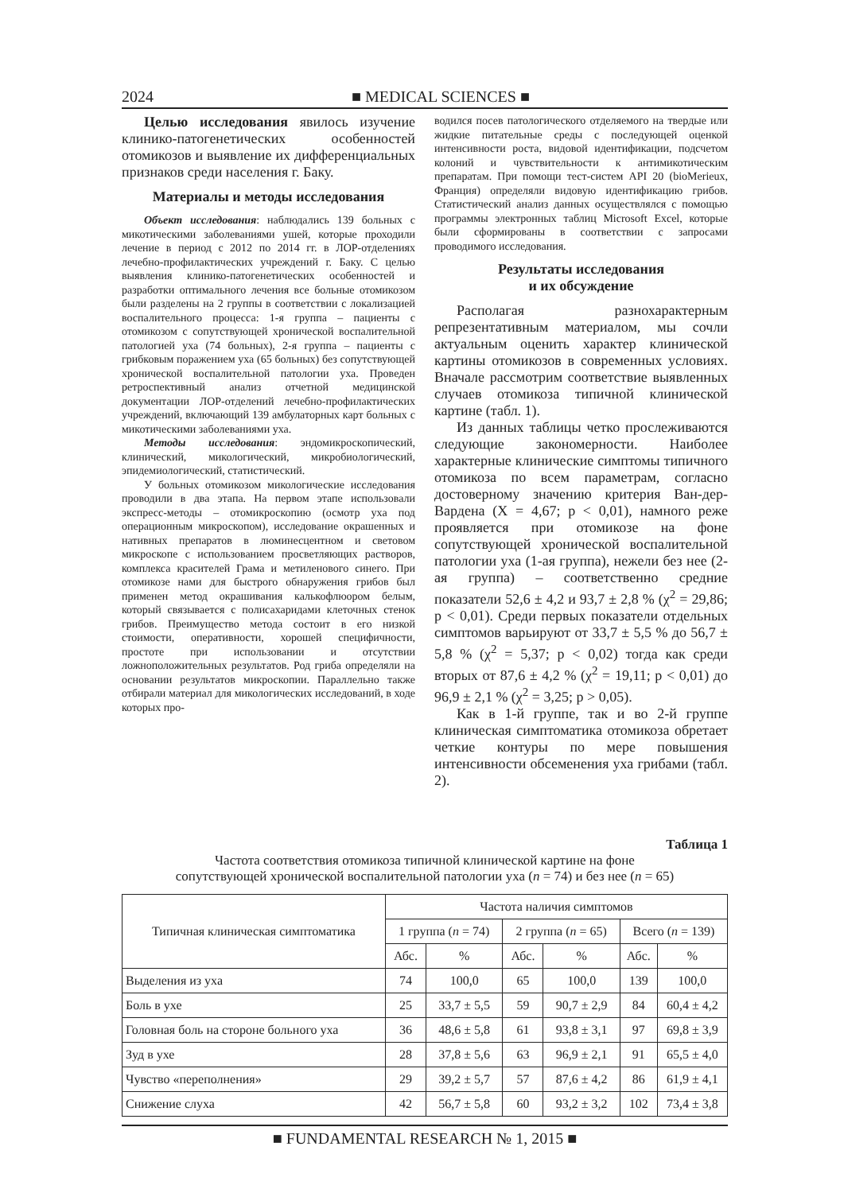2024 ■ MEDICAL SCIENCES ■
Целью исследования явилось изучение клинико-патогенетических особенностей отомикозов и выявление их дифференциальных признаков среди населения г. Баку.
Материалы и методы исследования
Объект исследования: наблюдались 139 больных с микотическими заболеваниями ушей, которые проходили лечение в период с 2012 по 2014 гг. в ЛОР-отделениях лечебно-профилактических учреждений г. Баку. С целью выявления клинико-патогенетических особенностей и разработки оптимального лечения все больные отомикозом были разделены на 2 группы в соответствии с локализацией воспалительного процесса: 1-я группа – пациенты с отомикозом с сопутствующей хронической воспалительной патологией уха (74 больных), 2-я группа – пациенты с грибковым поражением уха (65 больных) без сопутствующей хронической воспалительной патологии уха. Проведен ретроспективный анализ отчетной медицинской документации ЛОР-отделений лечебно-профилактических учреждений, включающий 139 амбулаторных карт больных с микотическими заболеваниями уха.
Методы исследования: эндомикроскопический, клинический, микологический, микробиологический, эпидемиологический, статистический.
У больных отомикозом микологические исследования проводили в два этапа. На первом этапе использовали экспресс-методы – отомикроскопию (осмотр уха под операционным микроскопом), исследование окрашенных и нативных препаратов в люминесцентном и световом микроскопе с использованием просветляющих растворов, комплекса красителей Грама и метиленового синего. При отомикозе нами для быстрого обнаружения грибов был применен метод окрашивания калькофлюором белым, который связывается с полисахаридами клеточных стенок грибов. Преимущество метода состоит в его низкой стоимости, оперативности, хорошей специфичности, простоте при использовании и отсутствии ложноположительных результатов. Род гриба определяли на основании результатов микроскопии. Параллельно также отбирали материал для микологических исследований, в ходе которых про-
водился посев патологического отделяемого на твердые или жидкие питательные среды с последующей оценкой интенсивности роста, видовой идентификации, подсчетом колоний и чувствительности к антимикотическим препаратам. При помощи тест-систем API 20 (bioMerieux, Франция) определяли видовую идентификацию грибов. Статистический анализ данных осуществлялся с помощью программы электронных таблиц Microsoft Excel, которые были сформированы в соответствии с запросами проводимого исследования.
Результаты исследования
и их обсуждение
Располагая разнохарактерным репрезентативным материалом, мы сочли актуальным оценить характер клинической картины отомикозов в современных условиях. Вначале рассмотрим соответствие выявленных случаев отомикоза типичной клинической картине (табл. 1).
Из данных таблицы четко прослеживаются следующие закономерности. Наиболее характерные клинические симптомы типичного отомикоза по всем параметрам, согласно достоверному значению критерия Ван-дер-Вардена (X = 4,67; p < 0,01), намного реже проявляется при отомикозе на фоне сопутствующей хронической воспалительной патологии уха (1-ая группа), нежели без нее (2-ая группа) – соответственно средние показатели 52,6 ± 4,2 и 93,7 ± 2,8 % (χ<sup>2</sup> = 29,86; p < 0,01). Среди первых показатели отдельных симптомов варьируют от 33,7 ± 5,5 % до 56,7 ± 5,8 % (χ<sup>2</sup> = 5,37; p < 0,02) тогда как среди вторых от 87,6 ± 4,2 % (χ<sup>2</sup> = 19,11; p < 0,01) до 96,9 ± 2,1 % (χ<sup>2</sup> = 3,25; p > 0,05).
Как в 1-й группе, так и во 2-й группе клиническая симптоматика отомикоза обретает четкие контуры по мере повышения интенсивности обсеменения уха грибами (табл. 2).
Таблица 1
Частота соответствия отомикоза типичной клинической картине на фоне
сопутствующей хронической воспалительной патологии уха (n = 74) и без нее (n = 65)
| Типичная клиническая симптоматика | Частота наличия симптомов | | | | | |
| --- | --- | --- | --- | --- | --- | --- |
| | 1 группа ( n = 74) | | 2 группа ( n = 65) | | Всего ( n = 139) | |
| | Абс. | % | Абс. | % | Абс. | % |
| Выделения из уха | 74 | 100,0 | 65 | 100,0 | 139 | 100,0 |
| Боль в ухе | 25 | 33,7 ± 5,5 | 59 | 90,7 ± 2,9 | 84 | 60,4 ± 4,2 |
| Головная боль на стороне больного уха | 36 | 48,6 ± 5,8 | 61 | 93,8 ± 3,1 | 97 | 69,8 ± 3,9 |
| Зуд в ухе | 28 | 37,8 ± 5,6 | 63 | 96,9 ± 2,1 | 91 | 65,5 ± 4,0 |
| Чувство «переполнения» | 29 | 39,2 ± 5,7 | 57 | 87,6 ± 4,2 | 86 | 61,9 ± 4,1 |
| Снижение слуха | 42 | 56,7 ± 5,8 | 60 | 93,2 ± 3,2 | 102 | 73,4 ± 3,8 |
■ FUNDAMENTAL RESEARCH № 1, 2015 ■